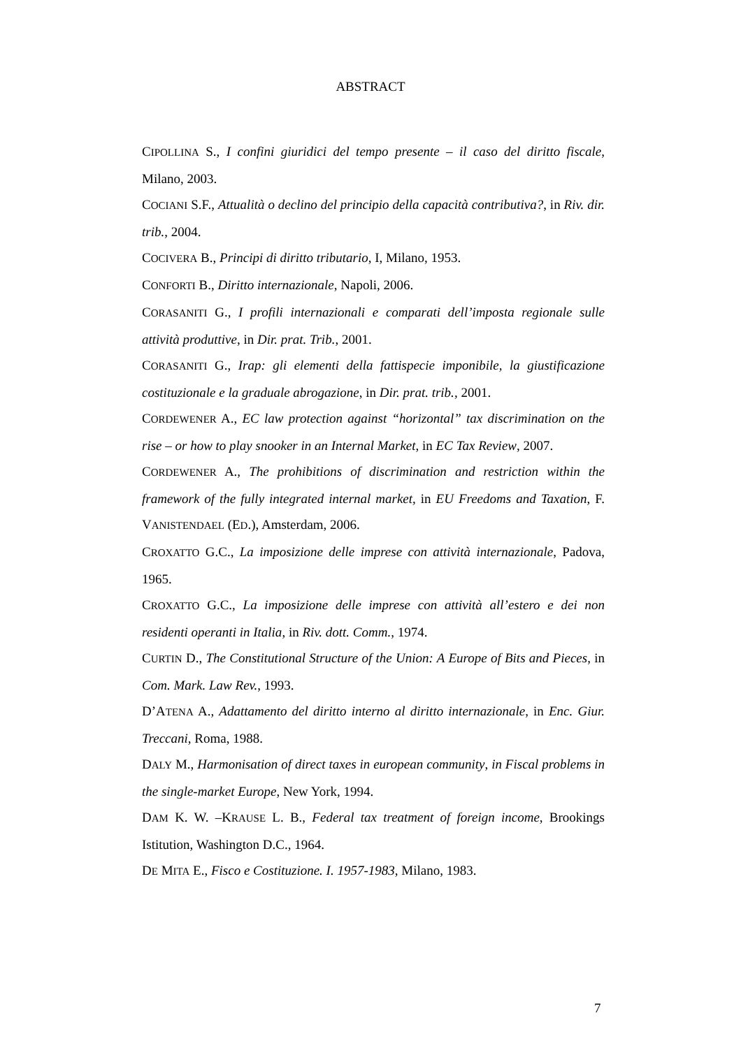ABSTRACT
CIPOLLINA S., I confini giuridici del tempo presente – il caso del diritto fiscale, Milano, 2003.
COCIANI S.F., Attualità o declino del principio della capacità contributiva?, in Riv. dir. trib., 2004.
COCIVERA B., Principi di diritto tributario, I, Milano, 1953.
CONFORTI B., Diritto internazionale, Napoli, 2006.
CORASANITI G., I profili internazionali e comparati dell’imposta regionale sulle attività produttive, in Dir. prat. Trib., 2001.
CORASANITI G., Irap: gli elementi della fattispecie imponibile, la giustificazione costituzionale e la graduale abrogazione, in Dir. prat. trib., 2001.
CORDEWENER A., EC law protection against “horizontal” tax discrimination on the rise – or how to play snooker in an Internal Market, in EC Tax Review, 2007.
CORDEWENER A., The prohibitions of discrimination and restriction within the framework of the fully integrated internal market, in EU Freedoms and Taxation, F. VANISTENDAEL (ED.), Amsterdam, 2006.
CROXATTO G.C., La imposizione delle imprese con attività internazionale, Padova, 1965.
CROXATTO G.C., La imposizione delle imprese con attività all’estero e dei non residenti operanti in Italia, in Riv. dott. Comm., 1974.
CURTIN D., The Constitutional Structure of the Union: A Europe of Bits and Pieces, in Com. Mark. Law Rev., 1993.
D’ATENA A., Adattamento del diritto interno al diritto internazionale, in Enc. Giur. Treccani, Roma, 1988.
DALY M., Harmonisation of direct taxes in european community, in Fiscal problems in the single-market Europe, New York, 1994.
DAM K. W. –KRAUSE L. B., Federal tax treatment of foreign income, Brookings Istitution, Washington D.C., 1964.
DE MITA E., Fisco e Costituzione. I. 1957-1983, Milano, 1983.
7